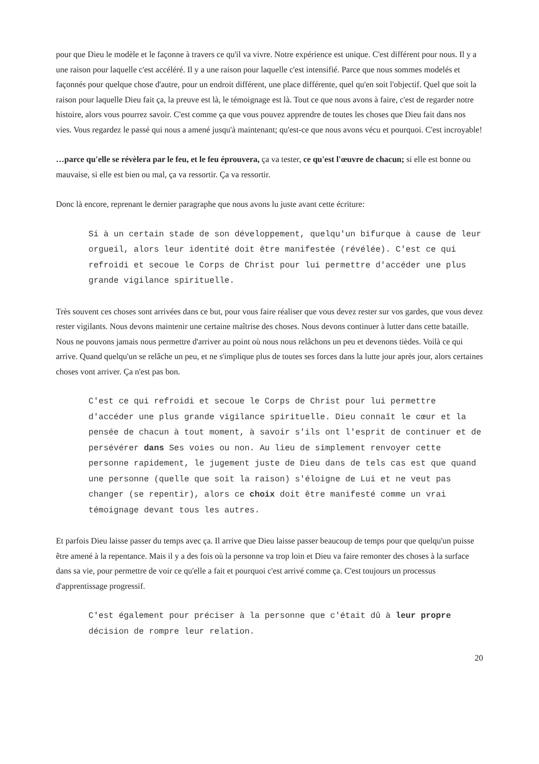pour que Dieu le modèle et le façonne à travers ce qu'il va vivre. Notre expérience est unique. C'est différent pour nous. Il y a une raison pour laquelle c'est accéléré. Il y a une raison pour laquelle c'est intensifié. Parce que nous sommes modelés et façonnés pour quelque chose d'autre, pour un endroit différent, une place différente, quel qu'en soit l'objectif. Quel que soit la raison pour laquelle Dieu fait ça, la preuve est là, le témoignage est là. Tout ce que nous avons à faire, c'est de regarder notre histoire, alors vous pourrez savoir. C'est comme ça que vous pouvez apprendre de toutes les choses que Dieu fait dans nos vies. Vous regardez le passé qui nous a amené jusqu'à maintenant; qu'est-ce que nous avons vécu et pourquoi. C'est incroyable!
…parce qu'elle se révèlera par le feu, et le feu éprouvera, ça va tester, ce qu'est l'œuvre de chacun; si elle est bonne ou mauvaise, si elle est bien ou mal, ça va ressortir. Ça va ressortir.
Donc là encore, reprenant le dernier paragraphe que nous avons lu juste avant cette écriture:
Si à un certain stade de son développement, quelqu'un bifurque à cause de leur orgueil, alors leur identité doit être manifestée (révélée). C'est ce qui refroidi et secoue le Corps de Christ pour lui permettre d'accéder une plus grande vigilance spirituelle.
Très souvent ces choses sont arrivées dans ce but, pour vous faire réaliser que vous devez rester sur vos gardes, que vous devez rester vigilants. Nous devons maintenir une certaine maîtrise des choses. Nous devons continuer à lutter dans cette bataille. Nous ne pouvons jamais nous permettre d'arriver au point où nous nous relâchons un peu et devenons tièdes. Voilà ce qui arrive. Quand quelqu'un se relâche un peu, et ne s'implique plus de toutes ses forces dans la lutte jour après jour, alors certaines choses vont arriver. Ça n'est pas bon.
C'est ce qui refroidi et secoue le Corps de Christ pour lui permettre d'accéder une plus grande vigilance spirituelle. Dieu connaît le cœur et la pensée de chacun à tout moment, à savoir s'ils ont l'esprit de continuer et de persévérer dans Ses voies ou non. Au lieu de simplement renvoyer cette personne rapidement, le jugement juste de Dieu dans de tels cas est que quand une personne (quelle que soit la raison) s'éloigne de Lui et ne veut pas changer (se repentir), alors ce choix doit être manifesté comme un vrai témoignage devant tous les autres.
Et parfois Dieu laisse passer du temps avec ça. Il arrive que Dieu laisse passer beaucoup de temps pour que quelqu'un puisse être amené à la repentance. Mais il y a des fois où la personne va trop loin et Dieu va faire remonter des choses à la surface dans sa vie, pour permettre de voir ce qu'elle a fait et pourquoi c'est arrivé comme ça. C'est toujours un processus d'apprentissage progressif.
C'est également pour préciser à la personne que c'était dû à leur propre décision de rompre leur relation.
20